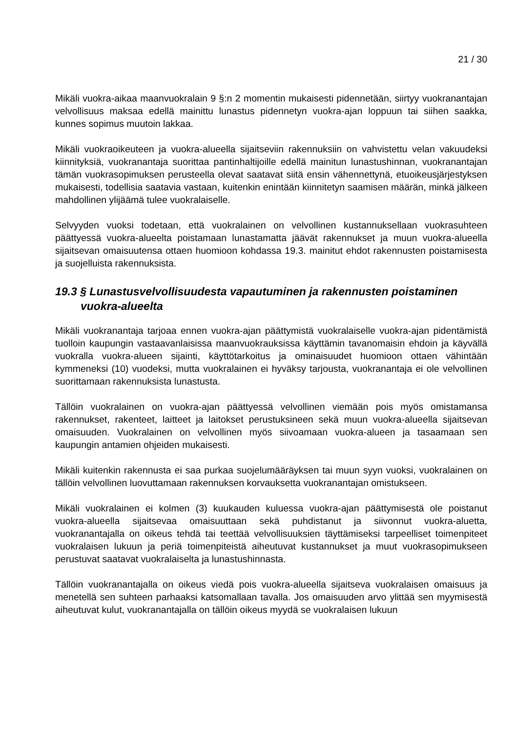21 / 30
Mikäli vuokra-aikaa maanvuokralain 9 §:n 2 momentin mukaisesti pidennetään, siirtyy vuokranantajan velvollisuus maksaa edellä mainittu lunastus pidennetyn vuokra-ajan loppuun tai siihen saakka, kunnes sopimus muutoin lakkaa.
Mikäli vuokraoikeuteen ja vuokra-alueella sijaitseviin rakennuksiin on vahvistettu velan vakuudeksi kiinnityksiä, vuokranantaja suorittaa pantinhaltijoille edellä mainitun lunastushinnan, vuokranantajan tämän vuokrasopimuksen perusteella olevat saatavat siitä ensin vähennettynä, etuoikeusjärjestyksen mukaisesti, todellisia saatavia vastaan, kuitenkin enintään kiinnitetyn saamisen määrän, minkä jälkeen mahdollinen ylijäämä tulee vuokralaiselle.
Selvyyden vuoksi todetaan, että vuokralainen on velvollinen kustannuksellaan vuokrasuhteen päättyessä vuokra-alueelta poistamaan lunastamatta jäävät rakennukset ja muun vuokra-alueella sijaitsevan omaisuutensa ottaen huomioon kohdassa 19.3. mainitut ehdot rakennusten poistamisesta ja suojelluista rakennuksista.
19.3 § Lunastusvelvollisuudesta vapautuminen ja rakennusten poistaminen vuokra-alueelta
Mikäli vuokranantaja tarjoaa ennen vuokra-ajan päättymistä vuokralaiselle vuokra-ajan pidentämistä tuolloin kaupungin vastaavanlaisissa maanvuokrauksissa käyttämin tavanomaisin ehdoin ja käyvällä vuokralla vuokra-alueen sijainti, käyttötarkoitus ja ominaisuudet huomioon ottaen vähintään kymmeneksi (10) vuodeksi, mutta vuokralainen ei hyväksy tarjousta, vuokranantaja ei ole velvollinen suorittamaan rakennuksista lunastusta.
Tällöin vuokralainen on vuokra-ajan päättyessä velvollinen viemään pois myös omistamansa rakennukset, rakenteet, laitteet ja laitokset perustuksineen sekä muun vuokra-alueella sijaitsevan omaisuuden. Vuokralainen on velvollinen myös siivoamaan vuokra-alueen ja tasaamaan sen kaupungin antamien ohjeiden mukaisesti.
Mikäli kuitenkin rakennusta ei saa purkaa suojelumääräyksen tai muun syyn vuoksi, vuokralainen on tällöin velvollinen luovuttamaan rakennuksen korvauksetta vuokranantajan omistukseen.
Mikäli vuokralainen ei kolmen (3) kuukauden kuluessa vuokra-ajan päättymisestä ole poistanut vuokra-alueella sijaitsevaa omaisuuttaan sekä puhdistanut ja siivonnut vuokra-aluetta, vuokranantajalla on oikeus tehdä tai teettää velvollisuuksien täyttämiseksi tarpeelliset toimenpiteet vuokralaisen lukuun ja periä toimenpiteistä aiheutuvat kustannukset ja muut vuokrasopimukseen perustuvat saatavat vuokralaiselta ja lunastushinnasta.
Tällöin vuokranantajalla on oikeus viedä pois vuokra-alueella sijaitseva vuokralaisen omaisuus ja menetellä sen suhteen parhaaksi katsomallaan tavalla. Jos omaisuuden arvo ylittää sen myymisestä aiheutuvat kulut, vuokranantajalla on tällöin oikeus myydä se vuokralaisen lukuun